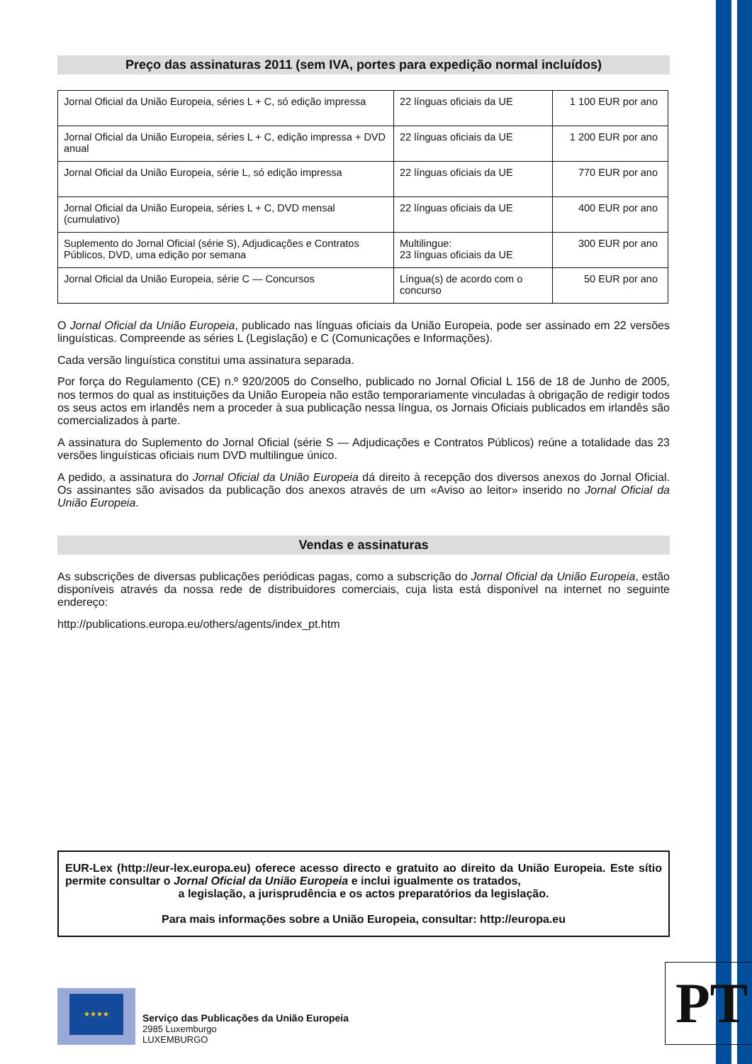Preço das assinaturas 2011 (sem IVA, portes para expedição normal incluídos)
| Jornal Oficial da União Europeia, séries L + C, só edição impressa | 22 línguas oficiais da UE | 1 100 EUR por ano |
| Jornal Oficial da União Europeia, séries L + C, edição impressa + DVD anual | 22 línguas oficiais da UE | 1 200 EUR por ano |
| Jornal Oficial da União Europeia, série L, só edição impressa | 22 línguas oficiais da UE | 770 EUR por ano |
| Jornal Oficial da União Europeia, séries L + C, DVD mensal (cumulativo) | 22 línguas oficiais da UE | 400 EUR por ano |
| Suplemento do Jornal Oficial (série S), Adjudicações e Contratos Públicos, DVD, uma edição por semana | Multilingue: 23 línguas oficiais da UE | 300 EUR por ano |
| Jornal Oficial da União Europeia, série C — Concursos | Língua(s) de acordo com o concurso | 50 EUR por ano |
O Jornal Oficial da União Europeia, publicado nas línguas oficiais da União Europeia, pode ser assinado em 22 versões linguísticas. Compreende as séries L (Legislação) e C (Comunicações e Informações).
Cada versão linguística constitui uma assinatura separada.
Por força do Regulamento (CE) n.º 920/2005 do Conselho, publicado no Jornal Oficial L 156 de 18 de Junho de 2005, nos termos do qual as instituições da União Europeia não estão temporariamente vinculadas à obrigação de redigir todos os seus actos em irlandês nem a proceder à sua publicação nessa língua, os Jornais Oficiais publicados em irlandês são comercializados à parte.
A assinatura do Suplemento do Jornal Oficial (série S — Adjudicações e Contratos Públicos) reúne a totalidade das 23 versões linguísticas oficiais num DVD multilingue único.
A pedido, a assinatura do Jornal Oficial da União Europeia dá direito à recepção dos diversos anexos do Jornal Oficial. Os assinantes são avisados da publicação dos anexos através de um «Aviso ao leitor» inserido no Jornal Oficial da União Europeia.
Vendas e assinaturas
As subscrições de diversas publicações periódicas pagas, como a subscrição do Jornal Oficial da União Europeia, estão disponíveis através da nossa rede de distribuidores comerciais, cuja lista está disponível na internet no seguinte endereço:
http://publications.europa.eu/others/agents/index_pt.htm
EUR-Lex (http://eur-lex.europa.eu) oferece acesso directo e gratuito ao direito da União Europeia. Este sítio permite consultar o Jornal Oficial da União Europeia e inclui igualmente os tratados,
a legislação, a jurisprudência e os actos preparatórios da legislação.
Para mais informações sobre a União Europeia, consultar: http://europa.eu
★★★★
Serviço das Publicações da União Europeia
2985 Luxemburgo
LUXEMBURGO
PT